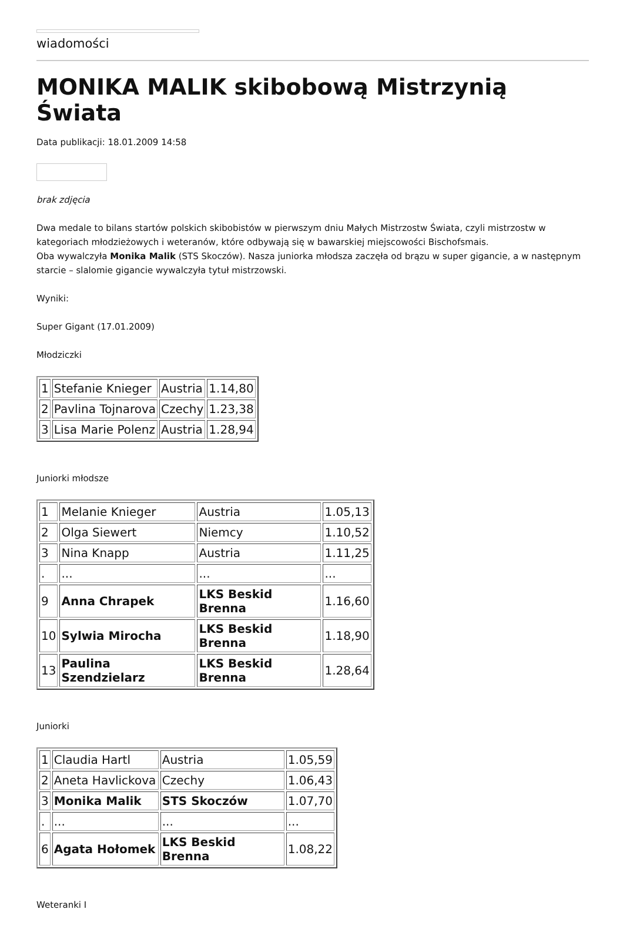wiadomości
MONIKA MALIK skibobową Mistrzynią Świata
Data publikacji: 18.01.2009 14:58
brak zdjęcia
Dwa medale to bilans startów polskich skibobistów w pierwszym dniu Małych Mistrzostw Świata, czyli mistrzostw w kategoriach młodzieżowych i weteranów, które odbywają się w bawarskiej miejscowości Bischofsmais.
Oba wywalczyła Monika Malik (STS Skoczów). Nasza juniorka młodsza zaczęła od brązu w super gigancie, a w następnym starcie – slalomie gigancie wywalczyła tytuł mistrzowski.
Wyniki:
Super Gigant (17.01.2009)
Młodziczki
| 1 | Stefanie Knieger | Austria | 1.14,80 |
| 2 | Pavlina Tojnarova | Czechy | 1.23,38 |
| 3 | Lisa Marie Polenz | Austria | 1.28,94 |
Juniorki młodsze
| 1 | Melanie Knieger | Austria | 1.05,13 |
| 2 | Olga Siewert | Niemcy | 1.10,52 |
| 3 | Nina Knapp | Austria | 1.11,25 |
| . | ... | ... | ... |
| 9 | Anna Chrapek | LKS Beskid Brenna | 1.16,60 |
| 10 | Sylwia Mirocha | LKS Beskid Brenna | 1.18,90 |
| 13 | Paulina Szendzielarz | LKS Beskid Brenna | 1.28,64 |
Juniorki
| 1 | Claudia Hartl | Austria | 1.05,59 |
| 2 | Aneta Havlickova | Czechy | 1.06,43 |
| 3 | Monika Malik | STS Skoczów | 1.07,70 |
| . | ... | ... | ... |
| 6 | Agata Hołomek | LKS Beskid Brenna | 1.08,22 |
Weteranki I